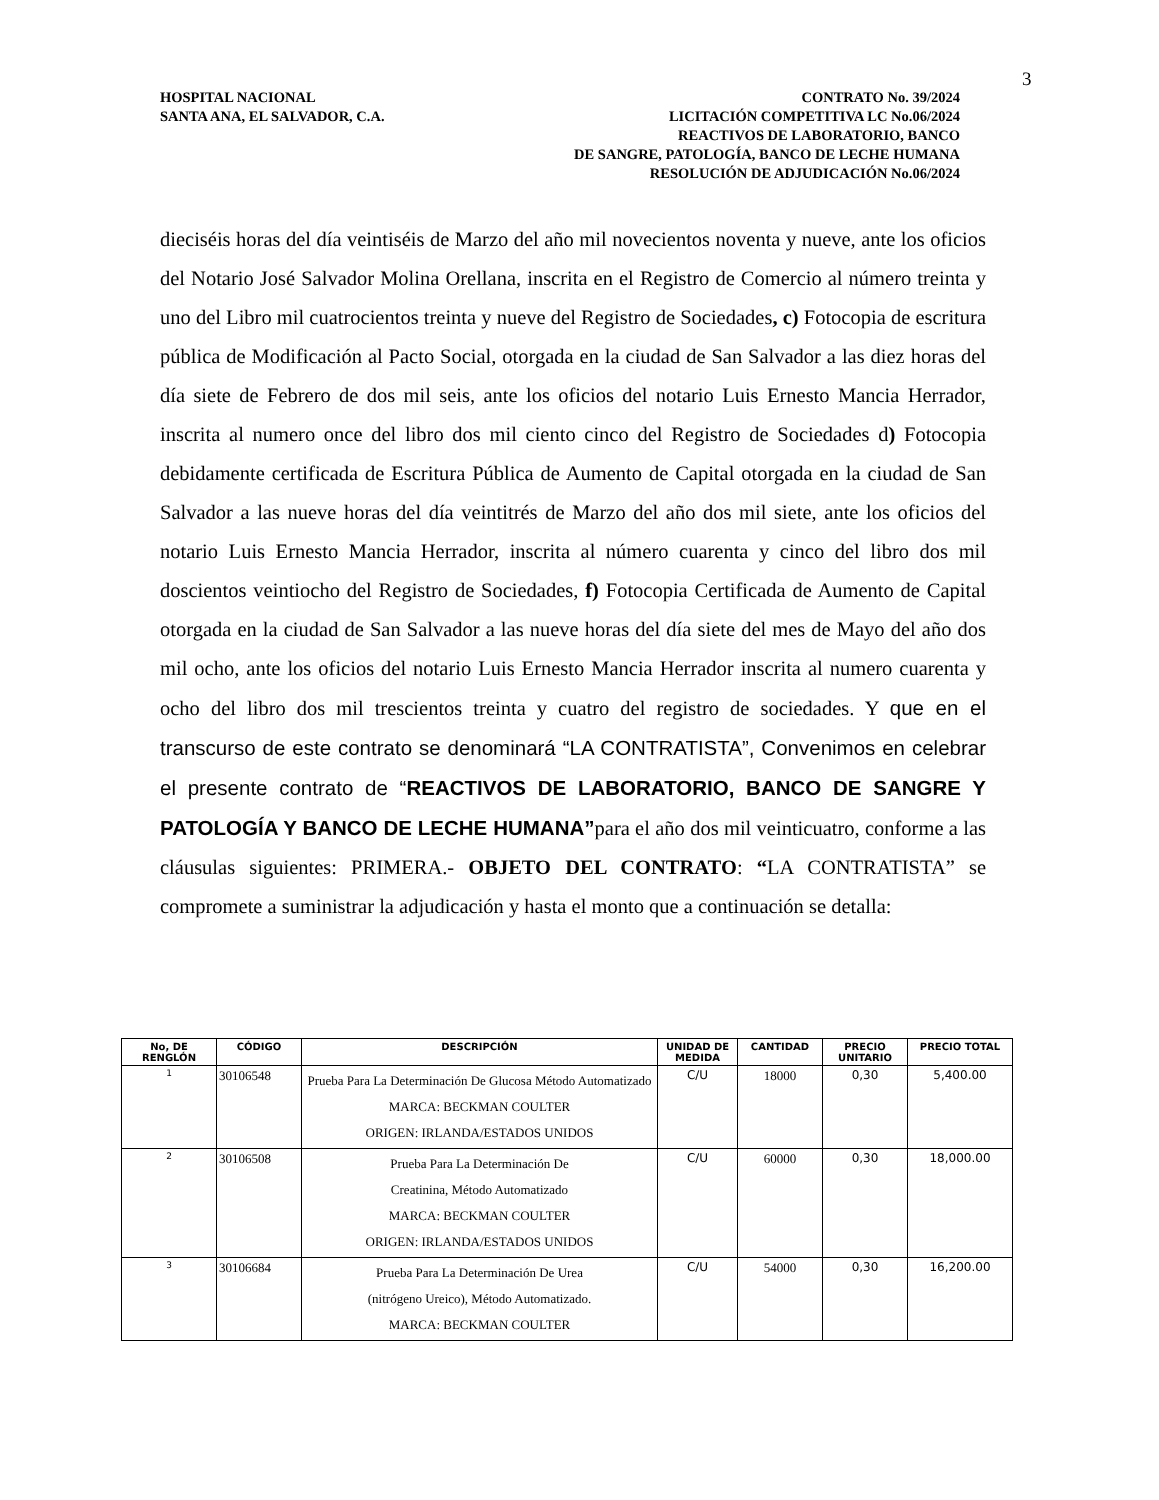3
HOSPITAL NACIONAL
SANTA ANA, EL SALVADOR, C.A.
CONTRATO No. 39/2024
LICITACIÓN COMPETITIVA LC No.06/2024
REACTIVOS DE LABORATORIO, BANCO
DE SANGRE, PATOLOGÍA, BANCO DE LECHE HUMANA
RESOLUCIÓN DE ADJUDICACIÓN No.06/2024
dieciséis horas del día veintiséis de Marzo del año mil novecientos noventa y nueve, ante los oficios del Notario José Salvador Molina Orellana, inscrita en el Registro de Comercio al número treinta y uno del Libro mil cuatrocientos treinta y nueve del Registro de Sociedades, c) Fotocopia de escritura pública de Modificación al Pacto Social, otorgada en la ciudad de San Salvador a las diez horas del día siete de Febrero de dos mil seis, ante los oficios del notario Luis Ernesto Mancia Herrador, inscrita al numero once del libro dos mil ciento cinco del Registro de Sociedades d) Fotocopia debidamente certificada de Escritura Pública de Aumento de Capital otorgada en la ciudad de San Salvador a las nueve horas del día veintitrés de Marzo del año dos mil siete, ante los oficios del notario Luis Ernesto Mancia Herrador, inscrita al número cuarenta y cinco del libro dos mil doscientos veintiocho del Registro de Sociedades, f) Fotocopia Certificada de Aumento de Capital otorgada en la ciudad de San Salvador a las nueve horas del día siete del mes de Mayo del año dos mil ocho, ante los oficios del notario Luis Ernesto Mancia Herrador inscrita al numero cuarenta y ocho del libro dos mil trescientos treinta y cuatro del registro de sociedades. Y que en el transcurso de este contrato se denominará “LA CONTRATISTA”, Convenimos en celebrar el presente contrato de “REACTIVOS DE LABORATORIO, BANCO DE SANGRE Y PATOLOGÍA Y BANCO DE LECHE HUMANA”para el año dos mil veinticuatro, conforme a las cláusulas siguientes: PRIMERA.- OBJETO DEL CONTRATO: “LA CONTRATISTA” se compromete a suministrar la adjudicación y hasta el monto que a continuación se detalla:
| No, DE RENGLÓN | CÓDIGO | DESCRIPCIÓN | UNIDAD DE MEDIDA | CANTIDAD | PRECIO UNITARIO | PRECIO TOTAL |
| --- | --- | --- | --- | --- | --- | --- |
| 1 | 30106548 | Prueba Para La Determinación De Glucosa Método Automatizado MARCA: BECKMAN COULTER ORIGEN: IRLANDA/ESTADOS UNIDOS | C/U | 18000 | 0,30 | 5,400.00 |
| 2 | 30106508 | Prueba Para La Determinación De Creatinina, Método Automatizado MARCA: BECKMAN COULTER ORIGEN: IRLANDA/ESTADOS UNIDOS | C/U | 60000 | 0,30 | 18,000.00 |
| 3 | 30106684 | Prueba Para La Determinación De Urea (nitrógeno Ureico), Método Automatizado. MARCA: BECKMAN COULTER | C/U | 54000 | 0,30 | 16,200.00 |